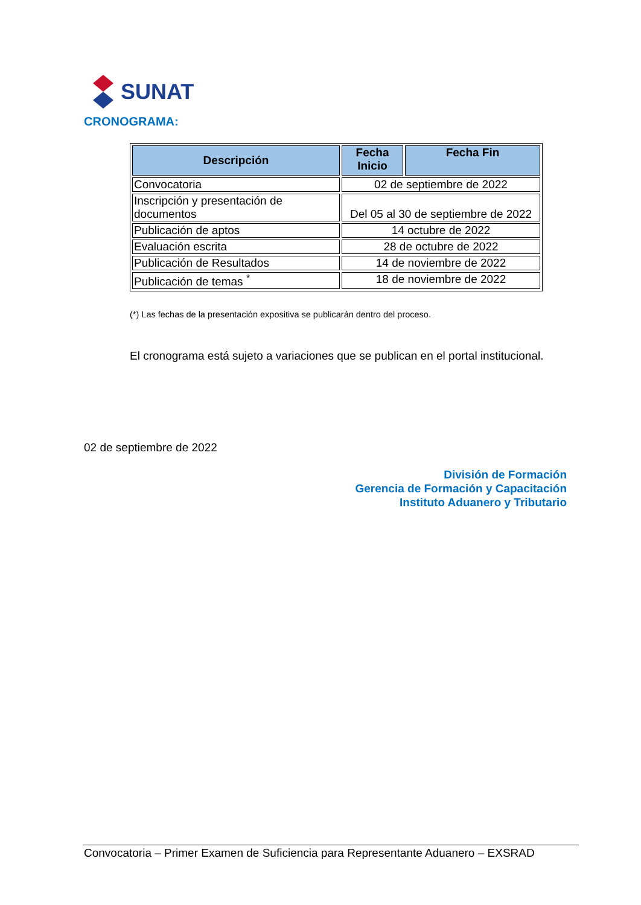SUNAT
CRONOGRAMA:
| Descripción | Fecha Inicio | Fecha Fin |
| --- | --- | --- |
| Convocatoria | 02 de septiembre de 2022 | |
| Inscripción y presentación de documentos | Del 05 al 30 de septiembre de 2022 | |
| Publicación de aptos | 14 octubre de 2022 | |
| Evaluación escrita | 28 de octubre de 2022 | |
| Publicación de Resultados | 14 de noviembre de 2022 | |
| Publicación de temas <sup>*</sup> | 18 de noviembre de 2022 | |
(*) Las fechas de la presentación expositiva se publicarán dentro del proceso.
El cronograma está sujeto a variaciones que se publican en el portal institucional.
02 de septiembre de 2022
División de Formación
Gerencia de Formación y Capacitación
Instituto Aduanero y Tributario
Convocatoria – Primer Examen de Suficiencia para Representante Aduanero – EXSRAD